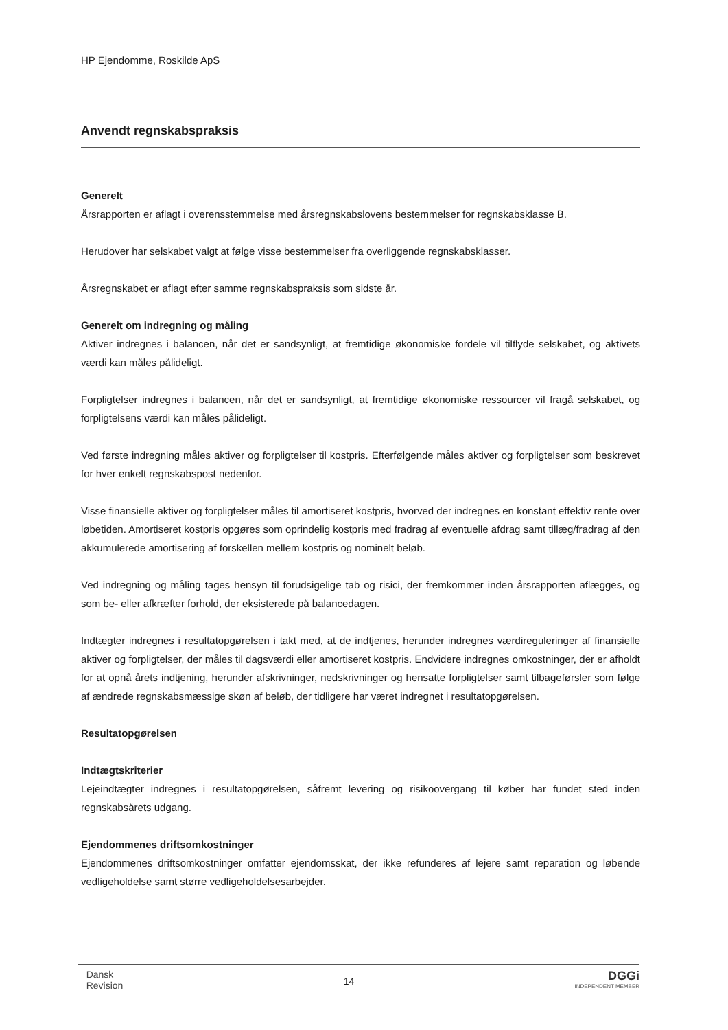HP Ejendomme, Roskilde ApS
Anvendt regnskabspraksis
Generelt
Årsrapporten er aflagt i overensstemmelse med årsregnskabslovens bestemmelser for regnskabsklasse B.
Herudover har selskabet valgt at følge visse bestemmelser fra overliggende regnskabsklasser.
Årsregnskabet er aflagt efter samme regnskabspraksis som sidste år.
Generelt om indregning og måling
Aktiver indregnes i balancen, når det er sandsynligt, at fremtidige økonomiske fordele vil tilflyde selskabet, og aktivets værdi kan måles pålideligt.
Forpligtelser indregnes i balancen, når det er sandsynligt, at fremtidige økonomiske ressourcer vil fragå selskabet, og forpligtelsens værdi kan måles pålideligt.
Ved første indregning måles aktiver og forpligtelser til kostpris. Efterfølgende måles aktiver og forpligtelser som beskrevet for hver enkelt regnskabspost nedenfor.
Visse finansielle aktiver og forpligtelser måles til amortiseret kostpris, hvorved der indregnes en konstant effektiv rente over løbetiden. Amortiseret kostpris opgøres som oprindelig kostpris med fradrag af eventuelle afdrag samt tillæg/fradrag af den akkumulerede amortisering af forskellen mellem kostpris og nominelt beløb.
Ved indregning og måling tages hensyn til forudsigelige tab og risici, der fremkommer inden årsrapporten aflægges, og som be- eller afkræfter forhold, der eksisterede på balancedagen.
Indtægter indregnes i resultatopgørelsen i takt med, at de indtjenes, herunder indregnes værdireguleringer af finansielle aktiver og forpligtelser, der måles til dagsværdi eller amortiseret kostpris. Endvidere indregnes omkostninger, der er afholdt for at opnå årets indtjening, herunder afskrivninger, nedskrivninger og hensatte forpligtelser samt tilbageførsler som følge af ændrede regnskabsmæssige skøn af beløb, der tidligere har været indregnet i resultatopgørelsen.
Resultatopgørelsen
Indtægtskriterier
Lejeindtægter indregnes i resultatopgørelsen, såfremt levering og risikoovergang til køber har fundet sted inden regnskabsårets udgang.
Ejendommenes driftsomkostninger
Ejendommenes driftsomkostninger omfatter ejendomsskat, der ikke refunderes af lejere samt reparation og løbende vedligeholdelse samt større vedligeholdelsesarbejder.
Dansk
Revision
14
DGGi
INDEPENDENT MEMBER